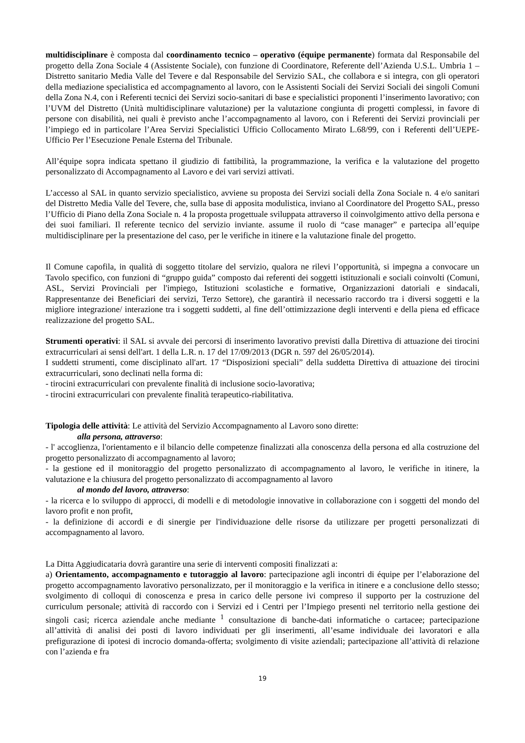multidisciplinare è composta dal coordinamento tecnico – operativo (équipe permanente) formata dal Responsabile del progetto della Zona Sociale 4 (Assistente Sociale), con funzione di Coordinatore, Referente dell’Azienda U.S.L. Umbria 1 – Distretto sanitario Media Valle del Tevere e dal Responsabile del Servizio SAL, che collabora e si integra, con gli operatori della mediazione specialistica ed accompagnamento al lavoro, con le Assistenti Sociali dei Servizi Sociali dei singoli Comuni della Zona N.4, con i Referenti tecnici dei Servizi socio-sanitari di base e specialistici proponenti l’inserimento lavorativo; con l’UVM del Distretto (Unità multidisciplinare valutazione) per la valutazione congiunta di progetti complessi, in favore di persone con disabilità, nei quali è previsto anche l’accompagnamento al lavoro, con i Referenti dei Servizi provinciali per l’impiego ed in particolare l’Area Servizi Specialistici Ufficio Collocamento Mirato L.68/99, con i Referenti dell’UEPE-Ufficio Per l’Esecuzione Penale Esterna del Tribunale.
All’équipe sopra indicata spettano il giudizio di fattibilità, la programmazione, la verifica e la valutazione del progetto personalizzato di Accompagnamento al Lavoro e dei vari servizi attivati.
L’accesso al SAL in quanto servizio specialistico, avviene su proposta dei Servizi sociali della Zona Sociale n. 4 e/o sanitari del Distretto Media Valle del Tevere, che, sulla base di apposita modulistica, inviano al Coordinatore del Progetto SAL, presso l’Ufficio di Piano della Zona Sociale n. 4 la proposta progettuale sviluppata attraverso il coinvolgimento attivo della persona e dei suoi familiari. Il referente tecnico del servizio inviante. assume il ruolo di “case manager” e partecipa all’equipe multidisciplinare per la presentazione del caso, per le verifiche in itinere e la valutazione finale del progetto.
Il Comune capofila, in qualità di soggetto titolare del servizio, qualora ne rilevi l’opportunità, si impegna a convocare un Tavolo specifico, con funzioni di “gruppo guida” composto dai referenti dei soggetti istituzionali e sociali coinvolti (Comuni, ASL, Servizi Provinciali per l'impiego, Istituzioni scolastiche e formative, Organizzazioni datoriali e sindacali, Rappresentanze dei Beneficiari dei servizi, Terzo Settore), che garantirà il necessario raccordo tra i diversi soggetti e la migliore integrazione/ interazione tra i soggetti suddetti, al fine dell’ottimizzazione degli interventi e della piena ed efficace realizzazione del progetto SAL.
Strumenti operativi: il SAL si avvale dei percorsi di inserimento lavorativo previsti dalla Direttiva di attuazione dei tirocini extracurriculari ai sensi dell'art. 1 della L.R. n. 17 del 17/09/2013 (DGR n. 597 del 26/05/2014).
I suddetti strumenti, come disciplinato all'art. 17 “Disposizioni speciali” della suddetta Direttiva di attuazione dei tirocini extracurriculari, sono declinati nella forma di:
- tirocini extracurriculari con prevalente finalità di inclusione socio-lavorativa;
- tirocini extracurriculari con prevalente finalità terapeutico-riabilitativa.
Tipologia delle attività: Le attività del Servizio Accompagnamento al Lavoro sono dirette:
alla persona, attraverso:
- l' accoglienza, l'orientamento e il bilancio delle competenze finalizzati alla conoscenza della persona ed alla costruzione del progetto personalizzato di accompagnamento al lavoro;
- la gestione ed il monitoraggio del progetto personalizzato di accompagnamento al lavoro, le verifiche in itinere, la valutazione e la chiusura del progetto personalizzato di accompagnamento al lavoro
al mondo del lavoro, attraverso:
- la ricerca e lo sviluppo di approcci, di modelli e di metodologie innovative in collaborazione con i soggetti del mondo del lavoro profit e non profit,
- la definizione di accordi e di sinergie per l'individuazione delle risorse da utilizzare per progetti personalizzati di accompagnamento al lavoro.
La Ditta Aggiudicataria dovrà garantire una serie di interventi compositi finalizzati a:
a) Orientamento, accompagnamento e tutoraggio al lavoro: partecipazione agli incontri di équipe per l’elaborazione del progetto accompagnamento lavorativo personalizzato, per il monitoraggio e la verifica in itinere e a conclusione dello stesso; svolgimento di colloqui di conoscenza e presa in carico delle persone ivi compreso il supporto per la costruzione del curriculum personale; attività di raccordo con i Servizi ed i Centri per l’Impiego presenti nel territorio nella gestione dei singoli casi; ricerca aziendale anche mediante <sup>1</sup> consultazione di banche-dati informatiche o cartacee; partecipazione all’attività di analisi dei posti di lavoro individuati per gli inserimenti, all’esame individuale dei lavoratori e alla prefigurazione di ipotesi di incrocio domanda-offerta; svolgimento di visite aziendali; partecipazione all’attività di relazione con l’azienda e fra
19